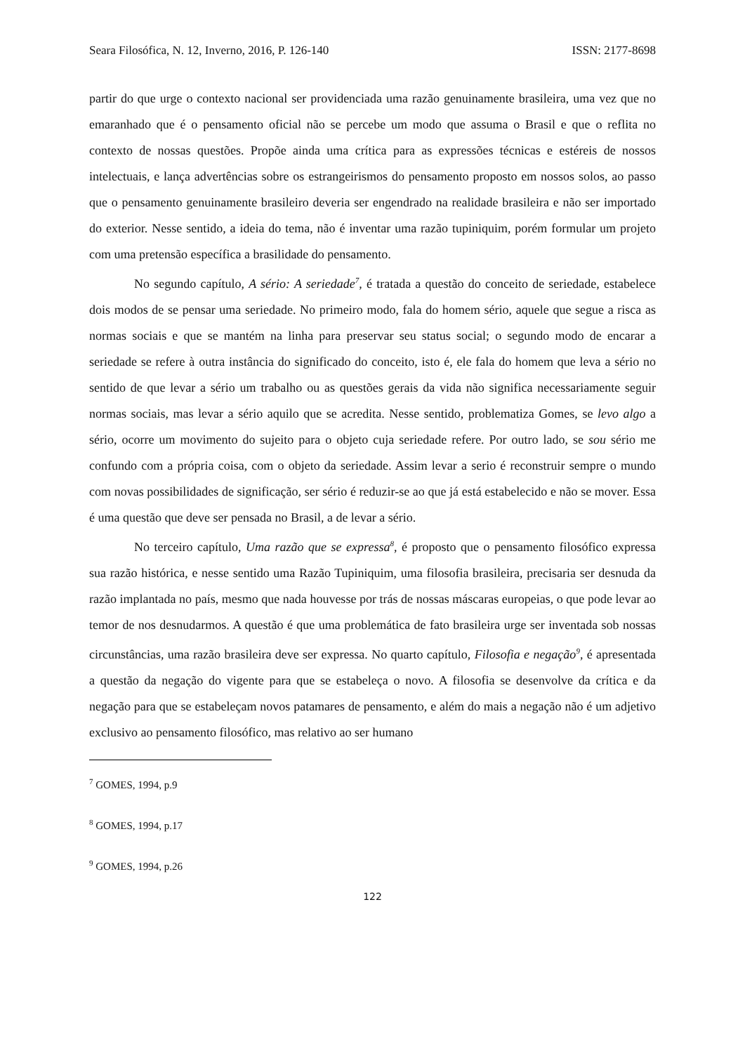Seara Filosófica, N. 12, Inverno, 2016, P. 126-140 ISSN: 2177-8698
partir do que urge o contexto nacional ser providenciada uma razão genuinamente brasileira, uma vez que no emaranhado que é o pensamento oficial não se percebe um modo que assuma o Brasil e que o reflita no contexto de nossas questões. Propõe ainda uma crítica para as expressões técnicas e estéreis de nossos intelectuais, e lança advertências sobre os estrangeirismos do pensamento proposto em nossos solos, ao passo que o pensamento genuinamente brasileiro deveria ser engendrado na realidade brasileira e não ser importado do exterior. Nesse sentido, a ideia do tema, não é inventar uma razão tupiniquim, porém formular um projeto com uma pretensão específica a brasilidade do pensamento.
No segundo capítulo, A sério: A seriedade<sup>7</sup>, é tratada a questão do conceito de seriedade, estabelece dois modos de se pensar uma seriedade. No primeiro modo, fala do homem sério, aquele que segue a risca as normas sociais e que se mantém na linha para preservar seu status social; o segundo modo de encarar a seriedade se refere à outra instância do significado do conceito, isto é, ele fala do homem que leva a sério no sentido de que levar a sério um trabalho ou as questões gerais da vida não significa necessariamente seguir normas sociais, mas levar a sério aquilo que se acredita. Nesse sentido, problematiza Gomes, se levo algo a sério, ocorre um movimento do sujeito para o objeto cuja seriedade refere. Por outro lado, se sou sério me confundo com a própria coisa, com o objeto da seriedade. Assim levar a serio é reconstruir sempre o mundo com novas possibilidades de significação, ser sério é reduzir-se ao que já está estabelecido e não se mover. Essa é uma questão que deve ser pensada no Brasil, a de levar a sério.
No terceiro capítulo, Uma razão que se expressa<sup>8</sup>, é proposto que o pensamento filosófico expressa sua razão histórica, e nesse sentido uma Razão Tupiniquim, uma filosofia brasileira, precisaria ser desnuda da razão implantada no país, mesmo que nada houvesse por trás de nossas máscaras europeias, o que pode levar ao temor de nos desnudarmos. A questão é que uma problemática de fato brasileira urge ser inventada sob nossas circunstâncias, uma razão brasileira deve ser expressa. No quarto capítulo, Filosofia e negação<sup>9</sup>, é apresentada a questão da negação do vigente para que se estabeleça o novo. A filosofia se desenvolve da crítica e da negação para que se estabeleçam novos patamares de pensamento, e além do mais a negação não é um adjetivo exclusivo ao pensamento filosófico, mas relativo ao ser humano
<sup>7</sup> GOMES, 1994, p.9
<sup>8</sup> GOMES, 1994, p.17
<sup>9</sup> GOMES, 1994, p.26
122